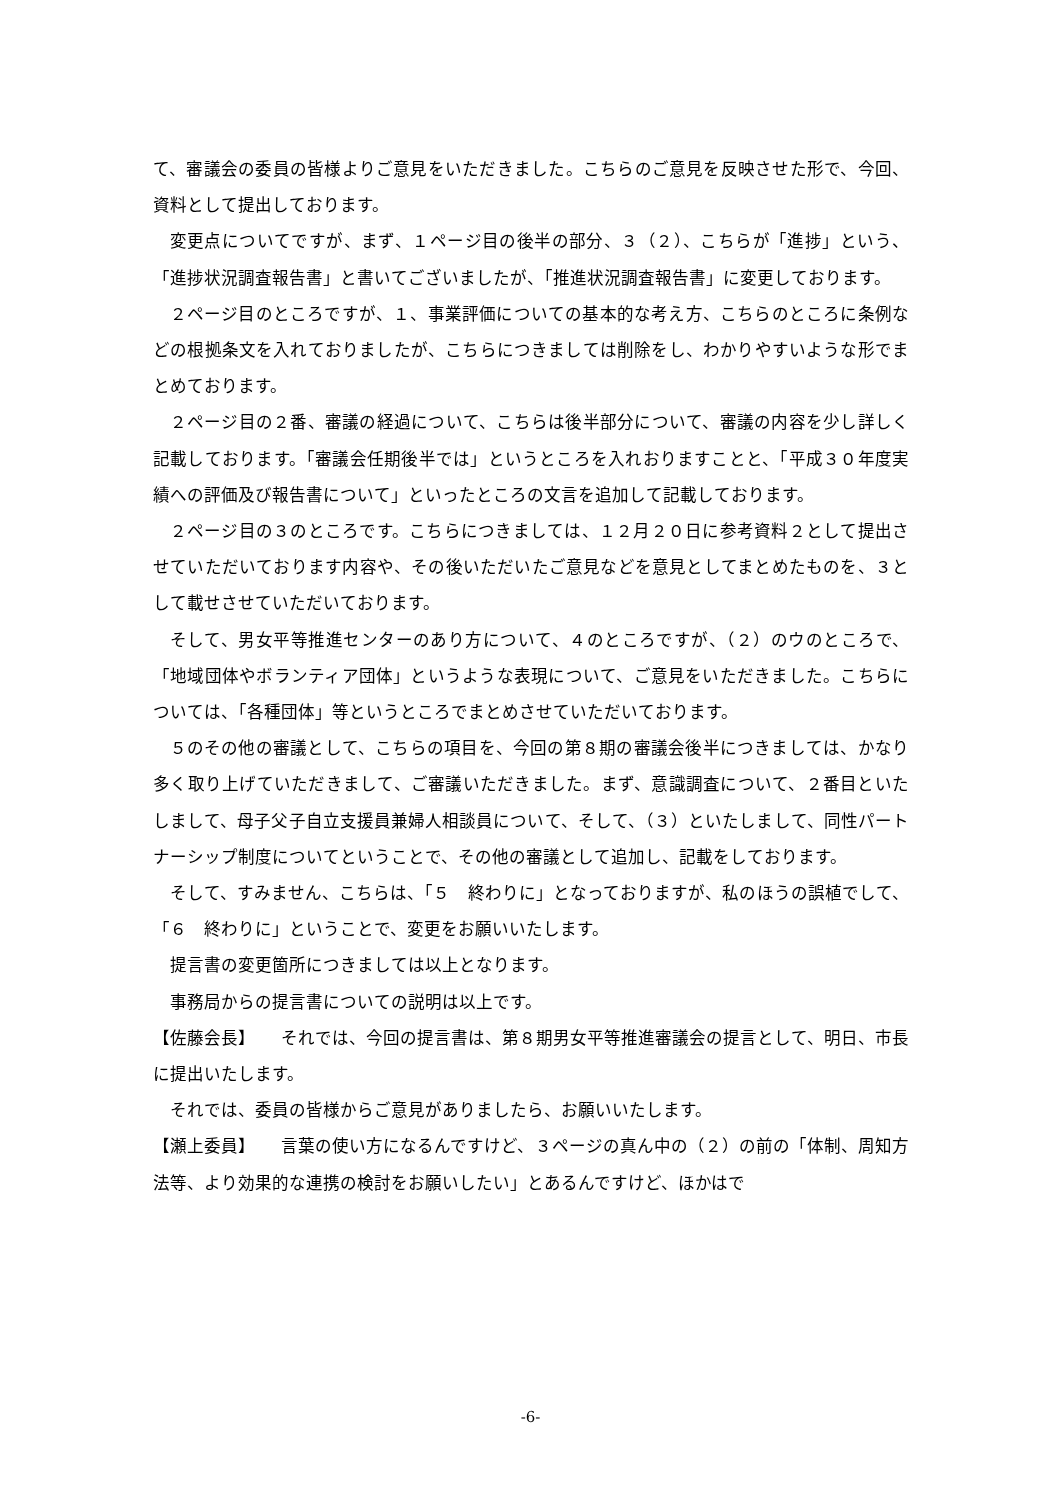て、審議会の委員の皆様よりご意見をいただきました。こちらのご意見を反映させた形で、今回、資料として提出しております。
変更点についてですが、まず、１ページ目の後半の部分、３（２）、こちらが「進捗」という、「進捗状況調査報告書」と書いてございましたが、「推進状況調査報告書」に変更しております。
２ページ目のところですが、１、事業評価についての基本的な考え方、こちらのところに条例などの根拠条文を入れておりましたが、こちらにつきましては削除をし、わかりやすいような形でまとめております。
２ページ目の２番、審議の経過について、こちらは後半部分について、審議の内容を少し詳しく記載しております。「審議会任期後半では」というところを入れおりますことと、「平成３０年度実績への評価及び報告書について」といったところの文言を追加して記載しております。
２ページ目の３のところです。こちらにつきましては、１２月２０日に参考資料２として提出させていただいております内容や、その後いただいたご意見などを意見としてまとめたものを、３として載せさせていただいております。
そして、男女平等推進センターのあり方について、４のところですが、（２）のウのところで、「地域団体やボランティア団体」というような表現について、ご意見をいただきました。こちらについては、「各種団体」等というところでまとめさせていただいております。
５のその他の審議として、こちらの項目を、今回の第８期の審議会後半につきましては、かなり多く取り上げていただきまして、ご審議いただきました。まず、意識調査について、２番目といたしまして、母子父子自立支援員兼婦人相談員について、そして、（３）といたしまして、同性パートナーシップ制度についてということで、その他の審議として追加し、記載をしております。
そして、すみません、こちらは、「５　終わりに」となっておりますが、私のほうの誤植でして、「６　終わりに」ということで、変更をお願いいたします。
提言書の変更箇所につきましては以上となります。
事務局からの提言書についての説明は以上です。
【佐藤会長】　　それでは、今回の提言書は、第８期男女平等推進審議会の提言として、明日、市長に提出いたします。
それでは、委員の皆様からご意見がありましたら、お願いいたします。
【瀬上委員】　　言葉の使い方になるんですけど、３ページの真ん中の（２）の前の「体制、周知方法等、より効果的な連携の検討をお願いしたい」とあるんですけど、ほかはで
-6-